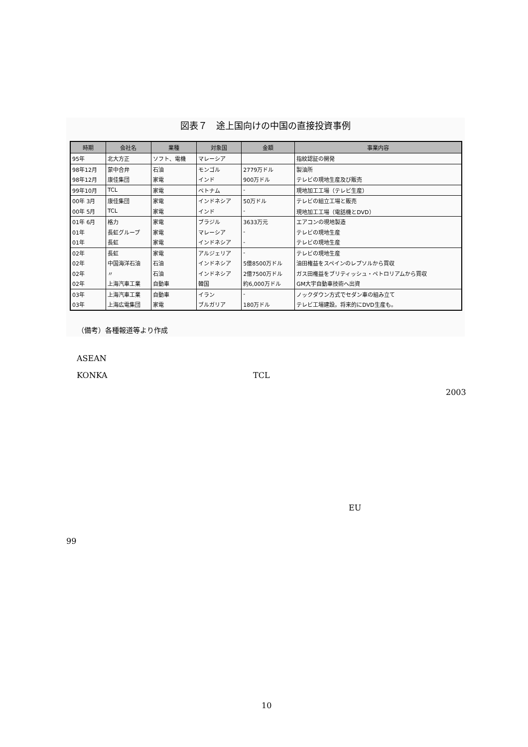図表７　途上国向けの中国の直接投資事例
| 時期 | 会社名 | 業種 | 対象国 | 金額 | 事業内容 |
| --- | --- | --- | --- | --- | --- |
| 95年 | 北大方正 | ソフト、電機 | マレーシア | | 指紋認証の開発 |
| 98年12月 | 蒙中合弁 | 石油 | モンゴル | 2779万ドル | 製油所 |
| 98年12月 | 康佳集団 | 家電 | インド | 900万ドル | テレビの現地生産及び販売 |
| 99年10月 | TCL | 家電 | ベトナム | - | 現地加工工場（テレビ生産） |
| 00年 3月 | 康佳集団 | 家電 | インドネシア | 50万ドル | テレビの組立工場と販売 |
| 00年 5月 | TCL | 家電 | インド | - | 現地加工工場（電話機とDVD） |
| 01年 6月 | 格力 | 家電 | ブラジル | 3633万元 | エアコンの現地製造 |
| 01年 | 長虹グループ | 家電 | マレーシア | - | テレビの現地生産 |
| 01年 | 長虹 | 家電 | インドネシア | - | テレビの現地生産 |
| 02年 | 長虹 | 家電 | アルジェリア | - | テレビの現地生産 |
| 02年 | 中国海洋石油 | 石油 | インドネシア | 5億8500万ドル | 油田権益をスペインのレプソルから買収 |
| 02年 | 〃 | 石油 | インドネシア | 2億7500万ドル | ガス田権益をブリティッシュ・ペトロリアムから買収 |
| 02年 | 上海汽車工業 | 自動車 | 韓国 | 約6,000万ドル | GM大宇自動車技術へ出資 |
| 03年 | 上海汽車工業 | 自動車 | イラン | - | ノックダウン方式でセダン車の組み立て |
| 03年 | 上海広電集団 | 家電 | ブルガリア | 180万ドル | テレビ工場建設。将来的にDVD生産も。 |
（備考）各種報道等より作成
ASEAN
KONKA TCL
2003
EU
99
10